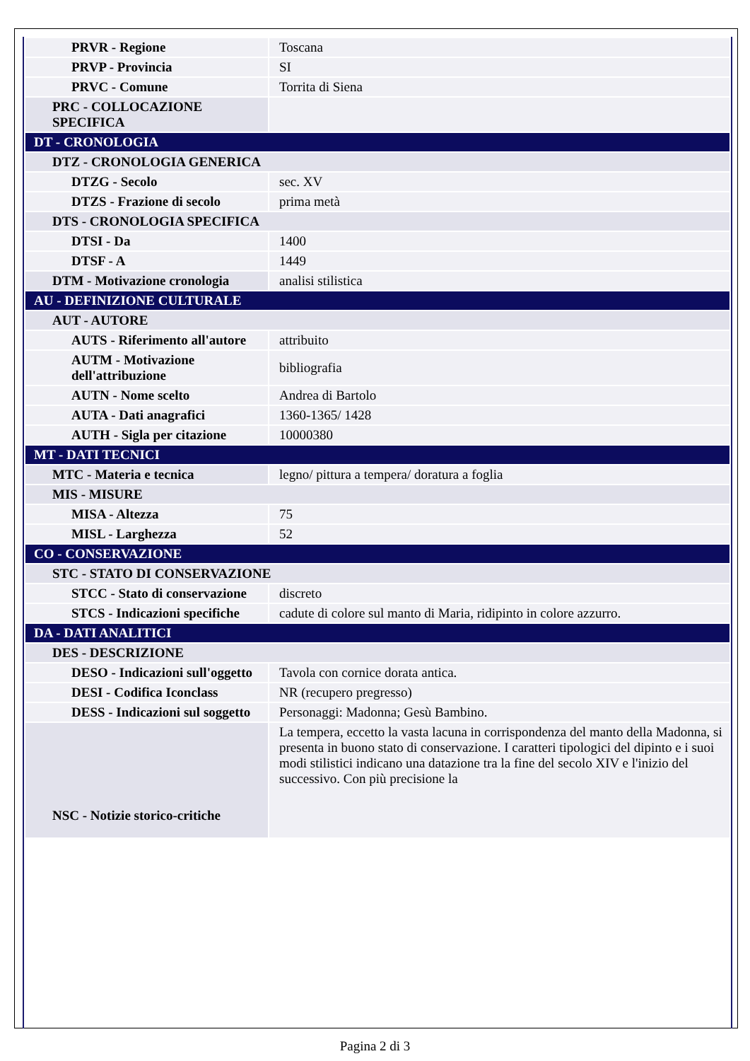| PRVR - Regione | Toscana |
| PRVP - Provincia | SI |
| PRVC - Comune | Torrita di Siena |
| PRC - COLLOCAZIONE SPECIFICA | |
| DT - CRONOLOGIA | |
| DTZ - CRONOLOGIA GENERICA | |
| DTZG - Secolo | sec. XV |
| DTZS - Frazione di secolo | prima metà |
| DTS - CRONOLOGIA SPECIFICA | |
| DTSI - Da | 1400 |
| DTSF - A | 1449 |
| DTM - Motivazione cronologia | analisi stilistica |
| AU - DEFINIZIONE CULTURALE | |
| AUT - AUTORE | |
| AUTS - Riferimento all'autore | attribuito |
| AUTM - Motivazione dell'attribuzione | bibliografia |
| AUTN - Nome scelto | Andrea di Bartolo |
| AUTA - Dati anagrafici | 1360-1365/ 1428 |
| AUTH - Sigla per citazione | 10000380 |
| MT - DATI TECNICI | |
| MTC - Materia e tecnica | legno/ pittura a tempera/ doratura a foglia |
| MIS - MISURE | |
| MISA - Altezza | 75 |
| MISL - Larghezza | 52 |
| CO - CONSERVAZIONE | |
| STC - STATO DI CONSERVAZIONE | |
| STCC - Stato di conservazione | discreto |
| STCS - Indicazioni specifiche | cadute di colore sul manto di Maria, ridipinto in colore azzurro. |
| DA - DATI ANALITICI | |
| DES - DESCRIZIONE | |
| DESO - Indicazioni sull'oggetto | Tavola con cornice dorata antica. |
| DESI - Codifica Iconclass | NR (recupero pregresso) |
| DESS - Indicazioni sul soggetto | Personaggi: Madonna; Gesù Bambino. |
| NSC - Notizie storico-critiche | La tempera, eccetto la vasta lacuna in corrispondenza del manto della Madonna, si presenta in buono stato di conservazione. I caratteri tipologici del dipinto e i suoi modi stilistici indicano una datazione tra la fine del secolo XIV e l'inizio del successivo. Con più precisione la |
Pagina 2 di 3